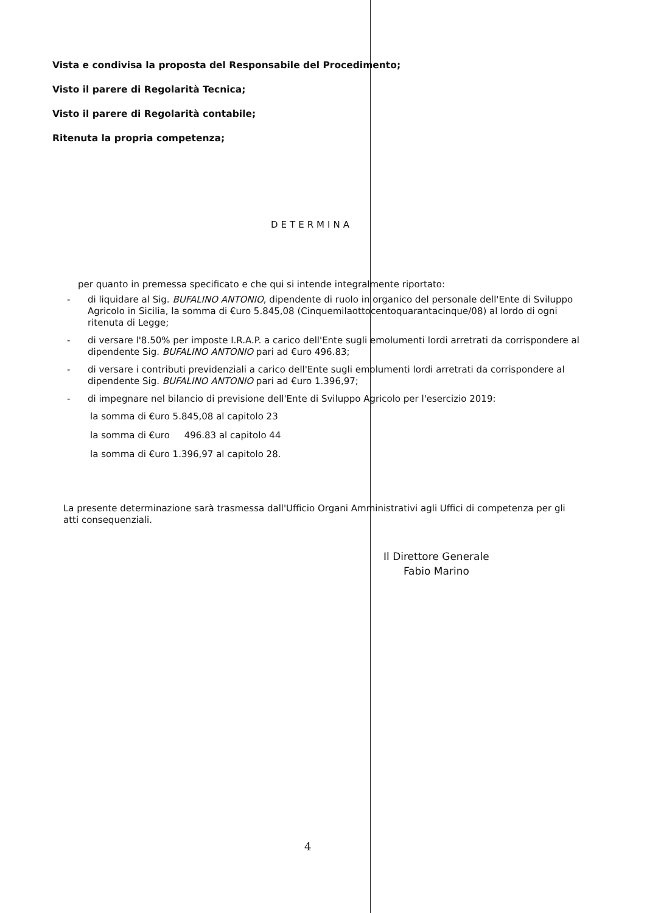Vista e condivisa la proposta del Responsabile del Procedimento;
Visto il parere di Regolarità Tecnica;
Visto il parere di Regolarità contabile;
Ritenuta la propria competenza;
DETERMINA
per quanto in premessa specificato e che qui si intende integralmente riportato:
- di liquidare al Sig. BUFALINO ANTONIO, dipendente di ruolo in organico del personale dell'Ente di Sviluppo Agricolo in Sicilia, la somma di €uro 5.845,08 (Cinquemilaottocentoquarantacinque/08) al lordo di ogni ritenuta di Legge;
- di versare l'8.50% per imposte I.R.A.P. a carico dell'Ente sugli emolumenti lordi arretrati da corrispondere al dipendente Sig. BUFALINO ANTONIO pari ad €uro 496.83;
- di versare i contributi previdenziali a carico dell'Ente sugli emolumenti lordi arretrati da corrispondere al dipendente Sig. BUFALINO ANTONIO pari ad €uro 1.396,97;
- di impegnare nel bilancio di previsione dell'Ente di Sviluppo Agricolo per l'esercizio 2019:
la somma di €uro 5.845,08 al capitolo 23
la somma di €uro 496.83 al capitolo 44
la somma di €uro 1.396,97 al capitolo 28.
La presente determinazione sarà trasmessa dall'Ufficio Organi Amministrativi agli Uffici di competenza per gli atti consequenziali.
Il Direttore Generale
Fabio Marino
4